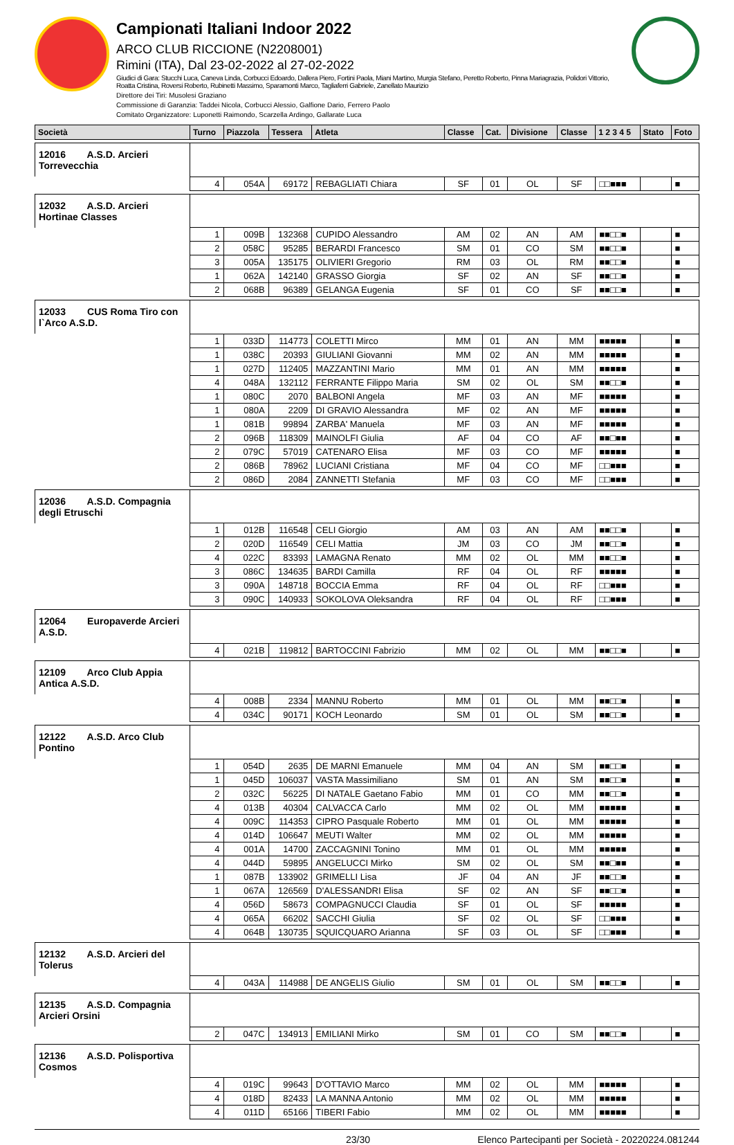Campionati Italiani Indoor 2022
ARCO CLUB RICCIONE (N2208001)
Rimini (ITA), Dal 23-02-2022 al 27-02-2022
Giudici di Gara: Stucchi Luca, Caneva Linda, Corbucci Edoardo, Dallera Piero, Fortini Paola, Miani Martino, Murgia Stefano, Peretto Roberto, Pinna Mariagrazia, Polidori Vittorio, Roatta Cristina, Roversi Roberto, Rubinetti Massimo, Sparamonti Marco, Tagliaferri Gabriele, Zanellato Maurizio
Direttore dei Tiri: Musolesi Graziano
Commissione di Garanzia: Taddei Nicola, Corbucci Alessio, Galfione Dario, Ferrero Paolo
Comitato Organizzatore: Luponetti Raimondo, Scarzella Ardingo, Gallarate Luca
| Società | Turno | Piazzola | Tessera | Atleta | Classe | Cat. | Divisione | Classe | 1 2 3 4 5 | Stato | Foto |
| --- | --- | --- | --- | --- | --- | --- | --- | --- | --- | --- | --- |
| 12016 A.S.D. Arcieri Torrevecchia | | | | | | | | | | | |
| | 4 | 054A | 69172 | REBAGLIATI Chiara | SF | 01 | OL | SF | □□■■■ | | ■ |
| 12032 A.S.D. Arcieri Hortinae Classes | | | | | | | | | | | |
| | 1 | 009B | 132368 | CUPIDO Alessandro | AM | 02 | AN | AM | ■■□□■ | | ■ |
| | 2 | 058C | 95285 | BERARDI Francesco | SM | 01 | CO | SM | ■■□□■ | | ■ |
| | 3 | 005A | 135175 | OLIVIERI Gregorio | RM | 03 | OL | RM | ■■□□■ | | ■ |
| | 1 | 062A | 142140 | GRASSO Giorgia | SF | 02 | AN | SF | ■■□□■ | | ■ |
| | 2 | 068B | 96389 | GELANGA Eugenia | SF | 01 | CO | SF | ■■□□■ | | ■ |
| 12033 CUS Roma Tiro con l`Arco A.S.D. | | | | | | | | | | | |
| | 1 | 033D | 114773 | COLETTI Mirco | MM | 01 | AN | MM | ■■■■■ | | ■ |
| | 1 | 038C | 20393 | GIULIANI Giovanni | MM | 02 | AN | MM | ■■■■■ | | ■ |
| | 1 | 027D | 112405 | MAZZANTINI Mario | MM | 01 | AN | MM | ■■■■■ | | ■ |
| | 4 | 048A | 132112 | FERRANTE Filippo Maria | SM | 02 | OL | SM | ■■□□■ | | ■ |
| | 1 | 080C | 2070 | BALBONI Angela | MF | 03 | AN | MF | ■■■■■ | | ■ |
| | 1 | 080A | 2209 | DI GRAVIO Alessandra | MF | 02 | AN | MF | ■■■■■ | | ■ |
| | 1 | 081B | 99894 | ZARBA' Manuela | MF | 03 | AN | MF | ■■■■■ | | ■ |
| | 2 | 096B | 118309 | MAINOLFI Giulia | AF | 04 | CO | AF | ■■□■■ | | ■ |
| | 2 | 079C | 57019 | CATENARO Elisa | MF | 03 | CO | MF | ■■■■■ | | ■ |
| | 2 | 086B | 78962 | LUCIANI Cristiana | MF | 04 | CO | MF | □□■■■ | | ■ |
| | 2 | 086D | 2084 | ZANNETTI Stefania | MF | 03 | CO | MF | □□■■■ | | ■ |
| 12036 A.S.D. Compagnia degli Etruschi | | | | | | | | | | | |
| | 1 | 012B | 116548 | CELI Giorgio | AM | 03 | AN | AM | ■■□□■ | | ■ |
| | 2 | 020D | 116549 | CELI Mattia | JM | 03 | CO | JM | ■■□□■ | | ■ |
| | 4 | 022C | 83393 | LAMAGNA Renato | MM | 02 | OL | MM | ■■□□■ | | ■ |
| | 3 | 086C | 134635 | BARDI Camilla | RF | 04 | OL | RF | ■■■■■ | | ■ |
| | 3 | 090A | 148718 | BOCCIA Emma | RF | 04 | OL | RF | □□■■■ | | ■ |
| | 3 | 090C | 140933 | SOKOLOVA Oleksandra | RF | 04 | OL | RF | □□■■■ | | ■ |
| 12064 Europaverde Arcieri A.S.D. | | | | | | | | | | | |
| | 4 | 021B | 119812 | BARTOCCINI Fabrizio | MM | 02 | OL | MM | ■■□□■ | | ■ |
| 12109 Arco Club Appia Antica A.S.D. | | | | | | | | | | | |
| | 4 | 008B | 2334 | MANNU Roberto | MM | 01 | OL | MM | ■■□□■ | | ■ |
| | 4 | 034C | 90171 | KOCH Leonardo | SM | 01 | OL | SM | ■■□□■ | | ■ |
| 12122 A.S.D. Arco Club Pontino | | | | | | | | | | | |
| | 1 | 054D | 2635 | DE MARNI Emanuele | MM | 04 | AN | SM | ■■□□■ | | ■ |
| | 1 | 045D | 106037 | VASTA Massimiliano | SM | 01 | AN | SM | ■■□□■ | | ■ |
| | 2 | 032C | 56225 | DI NATALE Gaetano Fabio | MM | 01 | CO | MM | ■■□□■ | | ■ |
| | 4 | 013B | 40304 | CALVACCA Carlo | MM | 02 | OL | MM | ■■■■■ | | ■ |
| | 4 | 009C | 114353 | CIPRO Pasquale Roberto | MM | 01 | OL | MM | ■■■■■ | | ■ |
| | 4 | 014D | 106647 | MEUTI Walter | MM | 02 | OL | MM | ■■■■■ | | ■ |
| | 4 | 001A | 14700 | ZACCAGNINI Tonino | MM | 01 | OL | MM | ■■■■■ | | ■ |
| | 4 | 044D | 59895 | ANGELUCCI Mirko | SM | 02 | OL | SM | ■■□■■ | | ■ |
| | 1 | 087B | 133902 | GRIMELLI Lisa | JF | 04 | AN | JF | ■■□□■ | | ■ |
| | 1 | 067A | 126569 | D'ALESSANDRI Elisa | SF | 02 | AN | SF | ■■□□■ | | ■ |
| | 4 | 056D | 58673 | COMPAGNUCCI Claudia | SF | 01 | OL | SF | ■■■■■ | | ■ |
| | 4 | 065A | 66202 | SACCHI Giulia | SF | 02 | OL | SF | □□■■■ | | ■ |
| | 4 | 064B | 130735 | SQUICQUARO Arianna | SF | 03 | OL | SF | □□■■■ | | ■ |
| 12132 A.S.D. Arcieri del Tolerus | | | | | | | | | | | |
| | 4 | 043A | 114988 | DE ANGELIS Giulio | SM | 01 | OL | SM | ■■□□■ | | ■ |
| 12135 A.S.D. Compagnia Arcieri Orsini | | | | | | | | | | | |
| | 2 | 047C | 134913 | EMILIANI Mirko | SM | 01 | CO | SM | ■■□□■ | | ■ |
| 12136 A.S.D. Polisportiva Cosmos | | | | | | | | | | | |
| | 4 | 019C | 99643 | D'OTTAVIO Marco | MM | 02 | OL | MM | ■■■■■ | | ■ |
| | 4 | 018D | 82433 | LA MANNA Antonio | MM | 02 | OL | MM | ■■■■■ | | ■ |
| | 4 | 011D | 65166 | TIBERI Fabio | MM | 02 | OL | MM | ■■■■■ | | ■ |
23/30 Elenco Partecipanti per Società - 20220224.081244